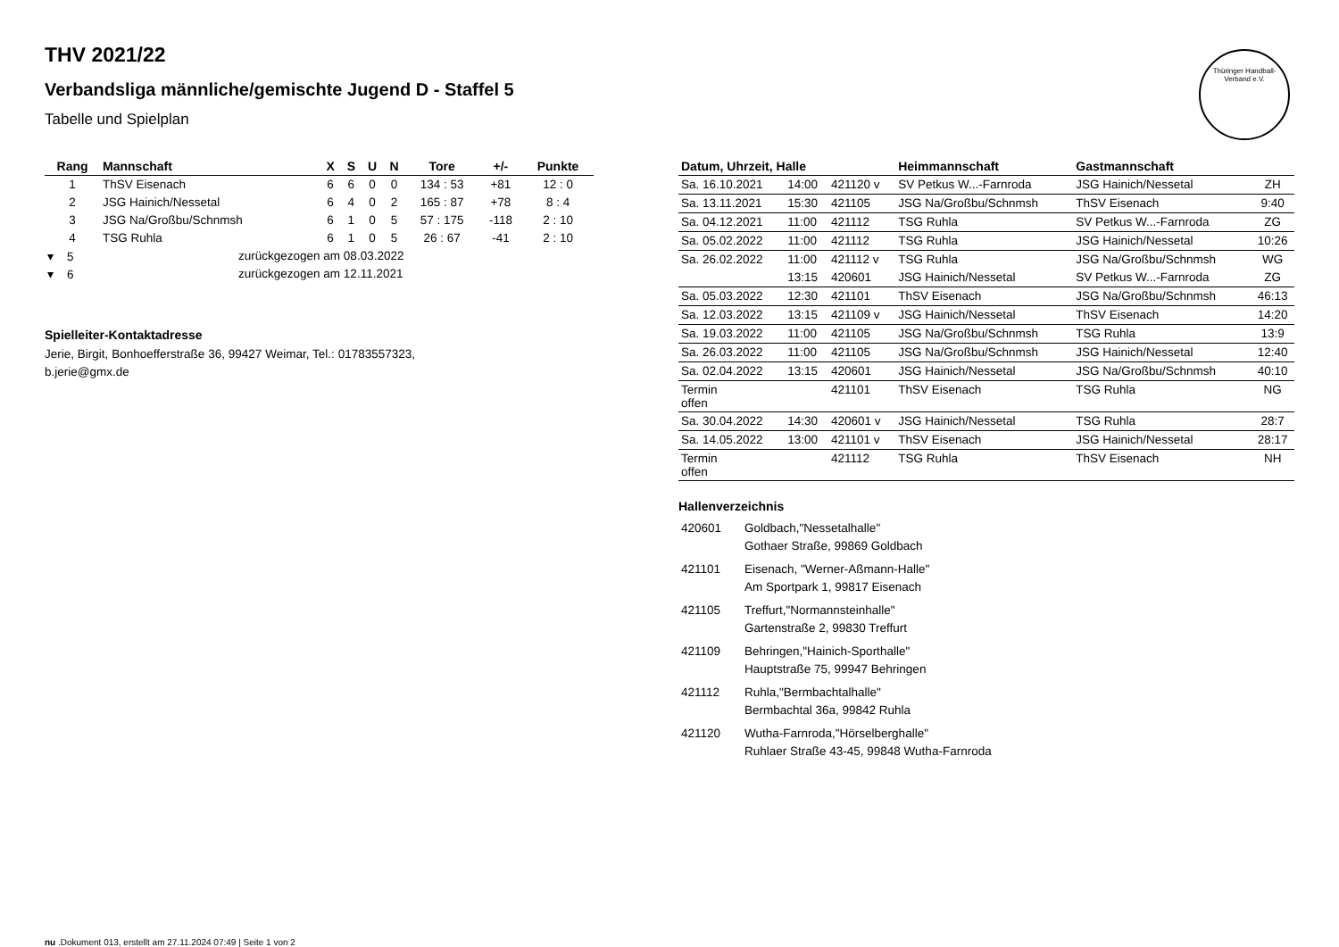Thüringer Handball-Verband e.V.
THV 2021/22
Verbandsliga männliche/gemischte Jugend D - Staffel 5
Tabelle und Spielplan
| Rang | Mannschaft | X | S | U | N | Tore | +/- | Punkte |
| --- | --- | --- | --- | --- | --- | --- | --- | --- |
| 1 | ThSV Eisenach | 6 | 6 | 0 | 0 | 134 : 53 | +81 | 12 : 0 |
| 2 | JSG Hainich/Nessetal | 6 | 4 | 0 | 2 | 165 : 87 | +78 | 8 : 4 |
| 3 | JSG Na/Großbu/Schnmsh | 6 | 1 | 0 | 5 | 57 : 175 | -118 | 2 : 10 |
| 4 | TSG Ruhla | 6 | 1 | 0 | 5 | 26 : 67 | -41 | 2 : 10 |
| ▾ 5 | zurückgezogen am 08.03.2022 | | | | | | | |
| ▾ 6 | zurückgezogen am 12.11.2021 | | | | | | | |
Spielleiter-Kontaktadresse
Jerie, Birgit, Bonhoefferstraße 36, 99427 Weimar, Tel.: 01783557323, b.jerie@gmx.de
| Datum, Uhrzeit, Halle | | | Heimmannschaft | Gastmannschaft | |
| --- | --- | --- | --- | --- | --- |
| Sa. 16.10.2021 | 14:00 | 421120 v | SV Petkus W...-Farnroda | JSG Hainich/Nessetal | ZH |
| Sa. 13.11.2021 | 15:30 | 421105 | JSG Na/Großbu/Schnmsh | ThSV Eisenach | 9:40 |
| Sa. 04.12.2021 | 11:00 | 421112 | TSG Ruhla | SV Petkus W...-Farnroda | ZG |
| Sa. 05.02.2022 | 11:00 | 421112 | TSG Ruhla | JSG Hainich/Nessetal | 10:26 |
| Sa. 26.02.2022 | 11:00 | 421112 v | TSG Ruhla | JSG Na/Großbu/Schnmsh | WG |
| | 13:15 | 420601 | JSG Hainich/Nessetal | SV Petkus W...-Farnroda | ZG |
| Sa. 05.03.2022 | 12:30 | 421101 | ThSV Eisenach | JSG Na/Großbu/Schnmsh | 46:13 |
| Sa. 12.03.2022 | 13:15 | 421109 v | JSG Hainich/Nessetal | ThSV Eisenach | 14:20 |
| Sa. 19.03.2022 | 11:00 | 421105 | JSG Na/Großbu/Schnmsh | TSG Ruhla | 13:9 |
| Sa. 26.03.2022 | 11:00 | 421105 | JSG Na/Großbu/Schnmsh | JSG Hainich/Nessetal | 12:40 |
| Sa. 02.04.2022 | 13:15 | 420601 | JSG Hainich/Nessetal | JSG Na/Großbu/Schnmsh | 40:10 |
| Termin offen | | 421101 | ThSV Eisenach | TSG Ruhla | NG |
| Sa. 30.04.2022 | 14:30 | 420601 v | JSG Hainich/Nessetal | TSG Ruhla | 28:7 |
| Sa. 14.05.2022 | 13:00 | 421101 v | ThSV Eisenach | JSG Hainich/Nessetal | 28:17 |
| Termin offen | | 421112 | TSG Ruhla | ThSV Eisenach | NH |
Hallenverzeichnis
| 420601 | Goldbach,"Nessetalhalle" Gothaer Straße, 99869 Goldbach |
| 421101 | Eisenach, "Werner-Aßmann-Halle" Am Sportpark 1, 99817 Eisenach |
| 421105 | Treffurt,"Normannsteinhalle" Gartenstraße 2, 99830 Treffurt |
| 421109 | Behringen,"Hainich-Sporthalle" Hauptstraße 75, 99947 Behringen |
| 421112 | Ruhla,"Bermbachtalhalle" Bermbachtal 36a, 99842 Ruhla |
| 421120 | Wutha-Farnroda,"Hörselberghalle" Ruhlaer Straße 43-45, 99848 Wutha-Farnroda |
nu .Dokument 013, erstellt am 27.11.2024 07:49 | Seite 1 von 2